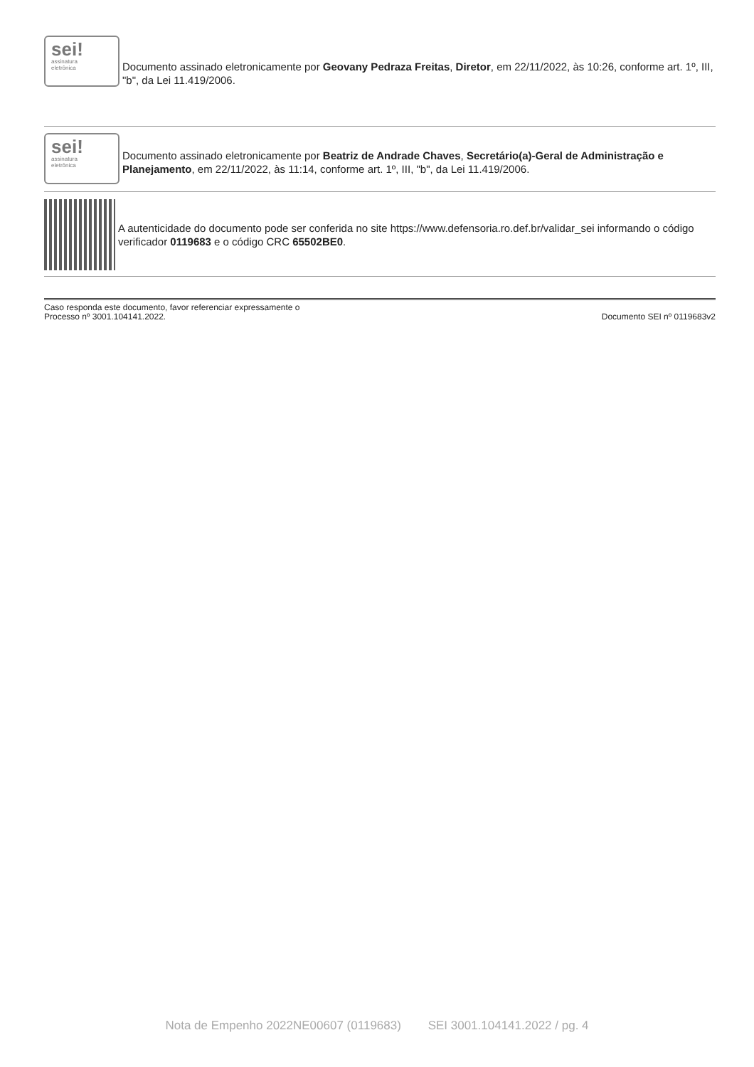sei!
assinatura
eletrônica
Documento assinado eletronicamente por Geovany Pedraza Freitas, Diretor, em 22/11/2022, às 10:26, conforme art. 1º, III, "b", da Lei 11.419/2006.
sei!
assinatura
eletrônica
Documento assinado eletronicamente por Beatriz de Andrade Chaves, Secretário(a)-Geral de Administração e Planejamento, em 22/11/2022, às 11:14, conforme art. 1º, III, "b", da Lei 11.419/2006.
A autenticidade do documento pode ser conferida no site https://www.defensoria.ro.def.br/validar_sei informando o código verificador 0119683 e o código CRC 65502BE0.
Caso responda este documento, favor referenciar expressamente o
Processo nº 3001.104141.2022.
Documento SEI nº 0119683v2
Nota de Empenho 2022NE00607 (0119683) SEI 3001.104141.2022 / pg. 4